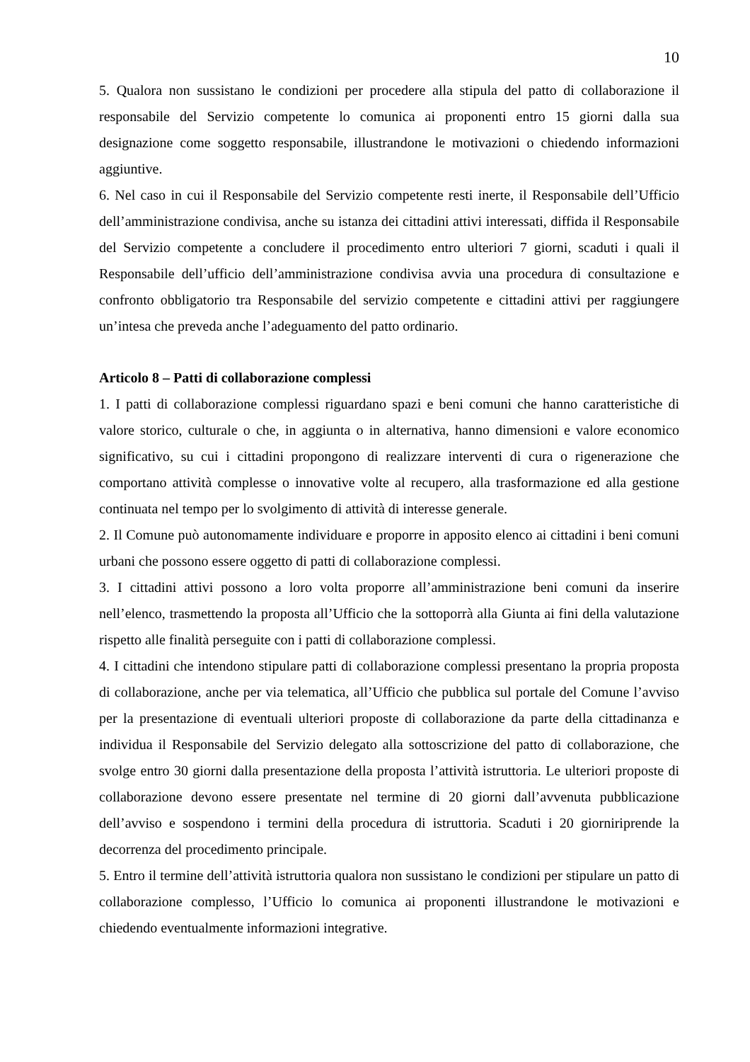10
5. Qualora non sussistano le condizioni per procedere alla stipula del patto di collaborazione il responsabile del Servizio competente lo comunica ai proponenti entro 15 giorni dalla sua designazione come soggetto responsabile, illustrandone le motivazioni o chiedendo informazioni aggiuntive.
6. Nel caso in cui il Responsabile del Servizio competente resti inerte, il Responsabile dell’Ufficio dell’amministrazione condivisa, anche su istanza dei cittadini attivi interessati, diffida il Responsabile del Servizio competente a concludere il procedimento entro ulteriori 7 giorni, scaduti i quali il Responsabile dell’ufficio dell’amministrazione condivisa avvia una procedura di consultazione e confronto obbligatorio tra Responsabile del servizio competente e cittadini attivi per raggiungere un’intesa che preveda anche l’adeguamento del patto ordinario.
Articolo 8 – Patti di collaborazione complessi
1. I patti di collaborazione complessi riguardano spazi e beni comuni che hanno caratteristiche di valore storico, culturale o che, in aggiunta o in alternativa, hanno dimensioni e valore economico significativo, su cui i cittadini propongono di realizzare interventi di cura o rigenerazione che comportano attività complesse o innovative volte al recupero, alla trasformazione ed alla gestione continuata nel tempo per lo svolgimento di attività di interesse generale.
2. Il Comune può autonomamente individuare e proporre in apposito elenco ai cittadini i beni comuni urbani che possono essere oggetto di patti di collaborazione complessi.
3. I cittadini attivi possono a loro volta proporre all’amministrazione beni comuni da inserire nell’elenco, trasmettendo la proposta all’Ufficio che la sottoporrà alla Giunta ai fini della valutazione rispetto alle finalità perseguite con i patti di collaborazione complessi.
4. I cittadini che intendono stipulare patti di collaborazione complessi presentano la propria proposta di collaborazione, anche per via telematica, all’Ufficio che pubblica sul portale del Comune l’avviso per la presentazione di eventuali ulteriori proposte di collaborazione da parte della cittadinanza e individua il Responsabile del Servizio delegato alla sottoscrizione del patto di collaborazione, che svolge entro 30 giorni dalla presentazione della proposta l’attività istruttoria. Le ulteriori proposte di collaborazione devono essere presentate nel termine di 20 giorni dall’avvenuta pubblicazione dell’avviso e sospendono i termini della procedura di istruttoria. Scaduti i 20 giorniriprende la decorrenza del procedimento principale.
5. Entro il termine dell’attività istruttoria qualora non sussistano le condizioni per stipulare un patto di collaborazione complesso, l’Ufficio lo comunica ai proponenti illustrandone le motivazioni e chiedendo eventualmente informazioni integrative.